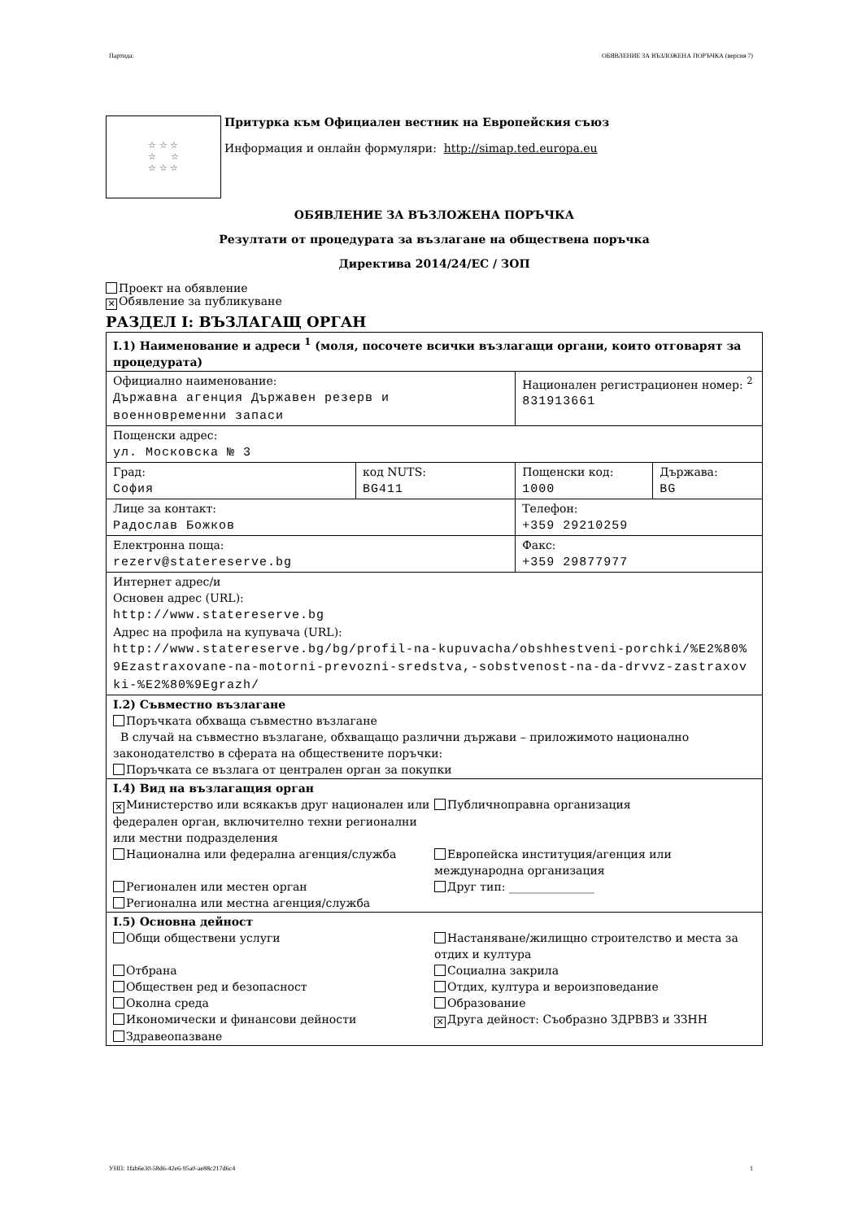Партида: ОБЯВЛЕНИЕ ЗА ВЪЗЛОЖЕНА ПОРЪЧКА (версия 7)
☆ ☆ ☆
☆ ☆
☆ ☆ ☆
Притурка към Официален вестник на Европейския съюз
Информация и онлайн формуляри: http://simap.ted.europa.eu
ОБЯВЛЕНИЕ ЗА ВЪЗЛОЖЕНА ПОРЪЧКА
Резултати от процедурата за възлагане на обществена поръчка
Директива 2014/24/ЕС / ЗОП
Проект на обявление
✕ Обявление за публикуване
РАЗДЕЛ I: ВЪЗЛАГАЩ ОРГАН
| I.1) Наименование и адреси <sup>1</sup> (моля, посочете всички възлагащи органи, които отговарят за процедурата) | | | |
| Официално наименование: Държавна агенция Държавен резерв и военновременни запаси | | Национален регистрационен номер: <sup>2</sup> 831913661 | |
| Пощенски адрес: ул. Московска № 3 | | | |
| Град: София | код NUTS: BG411 | Пощенски код: 1000 | Държава: BG |
| Лице за контакт: Радослав Божков | | Телефон: +359 29210259 | |
| Електронна поща: rezerv@statereserve.bg | | Факс: +359 29877977 | |
| Интернет адрес/и Основен адрес (URL): http://www.statereserve.bg Адрес на профила на купувача (URL): http://www.statereserve.bg/bg/profil-na-kupuvacha/obshhestveni-porchki/%E2%80%9Ezastraxovane-na-motorni-prevozni-sredstva,-sobstvenost-na-da-drvvz-zastraxovki-%E2%80%9Egrazh/ | | | |
| I.2) Съвместно възлагане Поръчката обхваща съвместно възлагане В случай на съвместно възлагане, обхващащо различни държави – приложимото национално законодателство в сферата на обществените поръчки: Поръчката се възлага от централен орган за покупки | | | |
| I.4) Вид на възлагащия орган ✕ Министерство или всякакъв друг национален или федерален орган, включително техни регионални или местни подразделения Публичноправна организация Национална или федерална агенция/служба Европейска институция/агенция или международна организация Регионален или местен орган Друг тип: _______________ Регионална или местна агенция/служба | | | |
| I.5) Основна дейност Общи обществени услуги Настаняване/жилищно строителство и места за отдих и култура Отбрана Социална закрила Обществен ред и безопасност Отдих, култура и вероизповедание Околна среда Образование Икономически и финансови дейности ✕ Друга дейност: Съобразно ЗДРВВЗ и ЗЗНН Здравеопазване | | | |
УНП: 1fab6e30-58d6-42e6-95a0-ae88c217d6c4 1